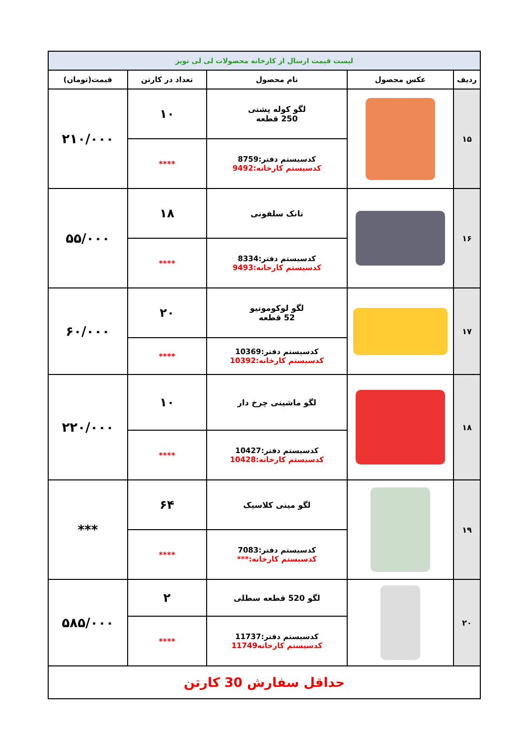| لیست قیمت ارسال از کارخانه محصولات لی لی تویز | | | | |
| ردیف | عکس محصول | نام محصول | تعداد در کارتن | قیمت(تومان) |
| ۱۵ | | لگو کوله پشتی 250 قطعه | ۱۰ | ۲۱۰/۰۰۰ |
| | | کدسیستم دفتر:8759 کدسیستم کارخانه:9492 | **** | |
| ۱۶ | | تانک سلفونی | ۱۸ | ۵۵/۰۰۰ |
| | | کدسیستم دفتر:8334 کدسیستم کارخانه:9493 | **** | |
| ۱۷ | | لگو لوکوموتیو 52 قطعه | ۲۰ | ۶۰/۰۰۰ |
| | | کدسیستم دفتر:10369 کدسیستم کارخانه:10392 | **** | |
| ۱۸ | | لگو ماشینی چرخ دار | ۱۰ | ۲۲۰/۰۰۰ |
| | | کدسیستم دفتر:10427 کدسیستم کارخانه:10428 | **** | |
| ۱۹ | | لگو مینی کلاسیک | ۶۴ | *** |
| | | کدسیستم دفتر:7083 کدسیستم کارخانه:*** | **** | |
| ۲۰ | | لگو 520 قطعه سطلی | ۲ | ۵۸۵/۰۰۰ |
| | | کدسیستم دفتر:11737 کدسیستم کارخانه11749 | **** | |
| حداقل سفارش 30 کارتن | | | | |